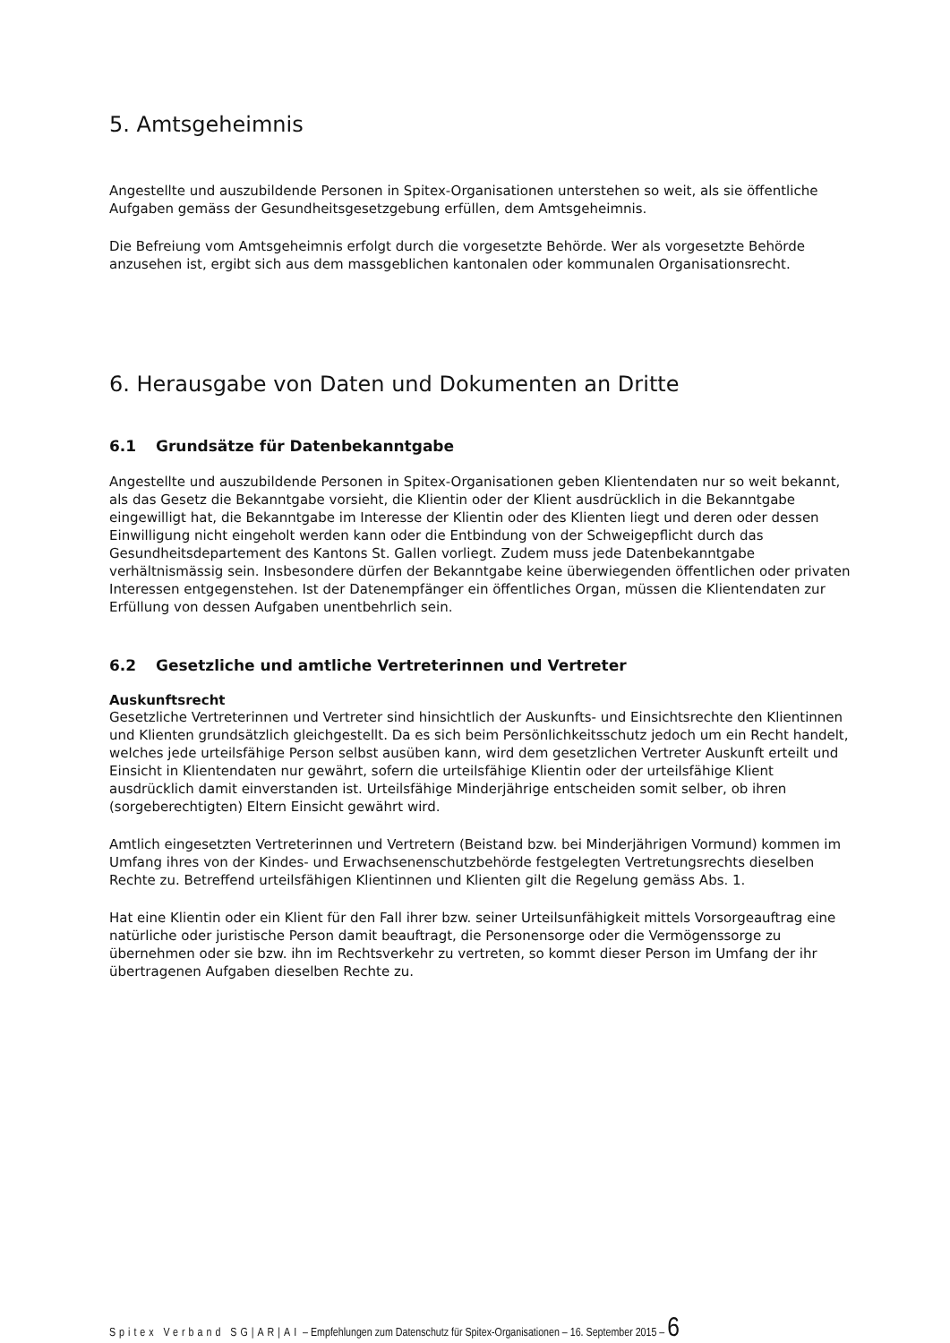5. Amtsgeheimnis
Angestellte und auszubildende Personen in Spitex-Organisationen unterstehen so weit, als sie öffentliche Aufgaben gemäss der Gesundheitsgesetzgebung erfüllen, dem Amtsgeheimnis.
Die Befreiung vom Amtsgeheimnis erfolgt durch die vorgesetzte Behörde. Wer als vorgesetzte Behörde anzusehen ist, ergibt sich aus dem massgeblichen kantonalen oder kommunalen Organisationsrecht.
6. Herausgabe von Daten und Dokumenten an Dritte
6.1 Grundsätze für Datenbekanntgabe
Angestellte und auszubildende Personen in Spitex-Organisationen geben Klientendaten nur so weit bekannt, als das Gesetz die Bekanntgabe vorsieht, die Klientin oder der Klient ausdrücklich in die Bekanntgabe eingewilligt hat, die Bekanntgabe im Interesse der Klientin oder des Klienten liegt und deren oder dessen Einwilligung nicht eingeholt werden kann oder die Entbindung von der Schweigepflicht durch das Gesundheitsdepartement des Kantons St. Gallen vorliegt. Zudem muss jede Datenbekanntgabe verhältnismässig sein. Insbesondere dürfen der Bekanntgabe keine überwiegenden öffentlichen oder privaten Interessen entgegenstehen. Ist der Datenempfänger ein öffentliches Organ, müssen die Klientendaten zur Erfüllung von dessen Aufgaben unentbehrlich sein.
6.2 Gesetzliche und amtliche Vertreterinnen und Vertreter
Auskunftsrecht
Gesetzliche Vertreterinnen und Vertreter sind hinsichtlich der Auskunfts- und Einsichtsrechte den Klientinnen und Klienten grundsätzlich gleichgestellt. Da es sich beim Persönlichkeitsschutz jedoch um ein Recht handelt, welches jede urteilsfähige Person selbst ausüben kann, wird dem gesetzlichen Vertreter Auskunft erteilt und Einsicht in Klientendaten nur gewährt, sofern die urteilsfähige Klientin oder der urteilsfähige Klient ausdrücklich damit einverstanden ist. Urteilsfähige Minderjährige entscheiden somit selber, ob ihren (sorgeberechtigten) Eltern Einsicht gewährt wird.
Amtlich eingesetzten Vertreterinnen und Vertretern (Beistand bzw. bei Minderjährigen Vormund) kommen im Umfang ihres von der Kindes- und Erwachsenenschutzbehörde festgelegten Vertretungsrechts dieselben Rechte zu. Betreffend urteilsfähigen Klientinnen und Klienten gilt die Regelung gemäss Abs. 1.
Hat eine Klientin oder ein Klient für den Fall ihrer bzw. seiner Urteilsunfähigkeit mittels Vorsorgeauftrag eine natürliche oder juristische Person damit beauftragt, die Personensorge oder die Vermögenssorge zu übernehmen oder sie bzw. ihn im Rechtsverkehr zu vertreten, so kommt dieser Person im Umfang der ihr übertragenen Aufgaben dieselben Rechte zu.
Spitex Verband SG|AR|AI – Empfehlungen zum Datenschutz für Spitex-Organisationen – 16. September 2015 – 6